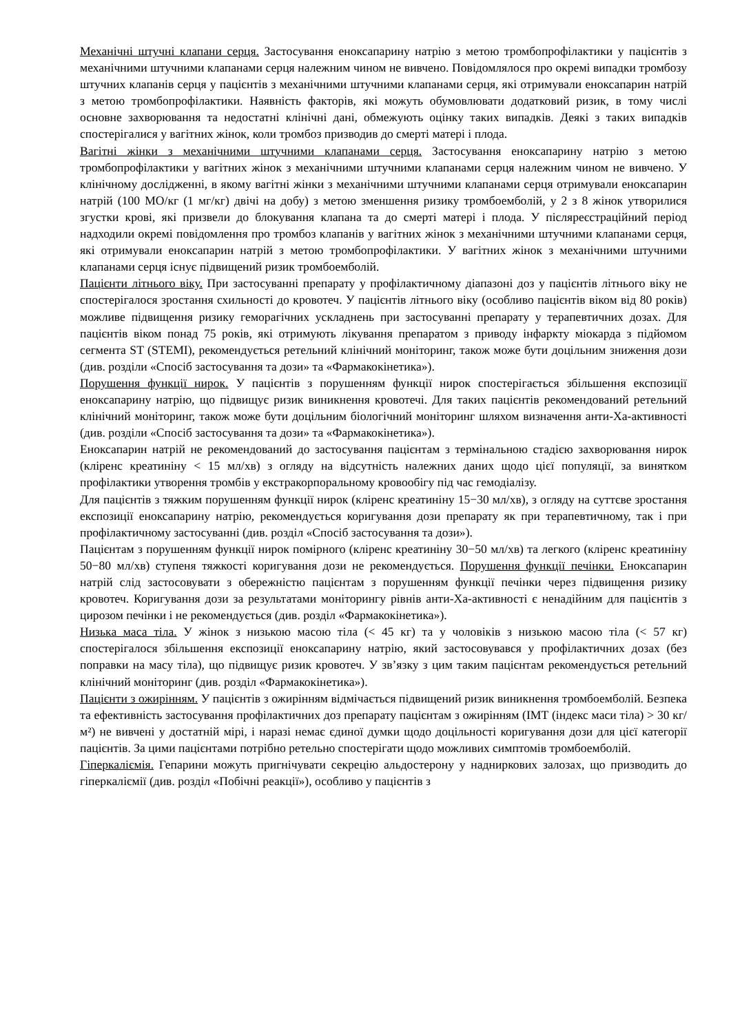Механічні штучні клапани серця. Застосування еноксапарину натрію з метою тромбопрофілактики у пацієнтів з механічними штучними клапанами серця належним чином не вивчено. Повідомлялося про окремі випадки тромбозу штучних клапанів серця у пацієнтів з механічними штучними клапанами серця, які отримували еноксапарин натрій з метою тромбопрофілактики. Наявність факторів, які можуть обумовлювати додатковий ризик, в тому числі основне захворювання та недостатні клінічні дані, обмежують оцінку таких випадків. Деякі з таких випадків спостерігалися у вагітних жінок, коли тромбоз призводив до смерті матері і плода.
Вагітні жінки з механічними штучними клапанами серця. Застосування еноксапарину натрію з метою тромбопрофілактики у вагітних жінок з механічними штучними клапанами серця належним чином не вивчено. У клінічному дослідженні, в якому вагітні жінки з механічними штучними клапанами серця отримували еноксапарин натрій (100 МО/кг (1 мг/кг) двічі на добу) з метою зменшення ризику тромбоемболій, у 2 з 8 жінок утворилися згустки крові, які призвели до блокування клапана та до смерті матері і плода. У післяреєстраційний період надходили окремі повідомлення про тромбоз клапанів у вагітних жінок з механічними штучними клапанами серця, які отримували еноксапарин натрій з метою тромбопрофілактики. У вагітних жінок з механічними штучними клапанами серця існує підвищений ризик тромбоемболій.
Пацієнти літнього віку. При застосуванні препарату у профілактичному діапазоні доз у пацієнтів літнього віку не спостерігалося зростання схильності до кровотеч. У пацієнтів літнього віку (особливо пацієнтів віком від 80 років) можливе підвищення ризику геморагічних ускладнень при застосуванні препарату у терапевтичних дозах. Для пацієнтів віком понад 75 років, які отримують лікування препаратом з приводу інфаркту міокарда з підйомом сегмента ST (STEMI), рекомендується ретельний клінічний моніторинг, також може бути доцільним зниження дози (див. розділи «Спосіб застосування та дози» та «Фармакокінетика»).
Порушення функції нирок. У пацієнтів з порушенням функції нирок спостерігається збільшення експозиції еноксапарину натрію, що підвищує ризик виникнення кровотечі. Для таких пацієнтів рекомендований ретельний клінічний моніторинг, також може бути доцільним біологічний моніторинг шляхом визначення анти-Ха-активності (див. розділи «Спосіб застосування та дози» та «Фармакокінетика»).
Еноксапарин натрій не рекомендований до застосування пацієнтам з термінальною стадією захворювання нирок (кліренс креатиніну < 15 мл/хв) з огляду на відсутність належних даних щодо цієї популяції, за винятком профілактики утворення тромбів у екстракорпоральному кровообігу під час гемодіалізу.
Для пацієнтів з тяжким порушенням функції нирок (кліренс креатиніну 15−30 мл/хв), з огляду на суттєве зростання експозиції еноксапарину натрію, рекомендується коригування дози препарату як при терапевтичному, так і при профілактичному застосуванні (див. розділ «Спосіб застосування та дози»).
Пацієнтам з порушенням функції нирок помірного (кліренс креатиніну 30−50 мл/хв) та легкого (кліренс креатиніну 50−80 мл/хв) ступеня тяжкості коригування дози не рекомендується. Порушення функції печінки. Еноксапарин натрій слід застосовувати з обережністю пацієнтам з порушенням функції печінки через підвищення ризику кровотеч. Коригування дози за результатами моніторингу рівнів анти-Ха-активності є ненадійним для пацієнтів з цирозом печінки і не рекомендується (див. розділ «Фармакокінетика»).
Низька маса тіла. У жінок з низькою масою тіла (< 45 кг) та у чоловіків з низькою масою тіла (< 57 кг) спостерігалося збільшення експозиції еноксапарину натрію, який застосовувався у профілактичних дозах (без поправки на масу тіла), що підвищує ризик кровотеч. У зв’язку з цим таким пацієнтам рекомендується ретельний клінічний моніторинг (див. розділ «Фармакокінетика»).
Пацієнти з ожирінням. У пацієнтів з ожирінням відмічається підвищений ризик виникнення тромбоемболій. Безпека та ефективність застосування профілактичних доз препарату пацієнтам з ожирінням (ІМТ (індекс маси тіла) > 30 кг/м²) не вивчені у достатній мірі, і наразі немає єдиної думки щодо доцільності коригування дози для цієї категорії пацієнтів. За цими пацієнтами потрібно ретельно спостерігати щодо можливих симптомів тромбоемболій.
Гіперкаліємія. Гепарини можуть пригнічувати секрецію альдостерону у надниркових залозах, що призводить до гіперкаліємії (див. розділ «Побічні реакції»), особливо у пацієнтів з